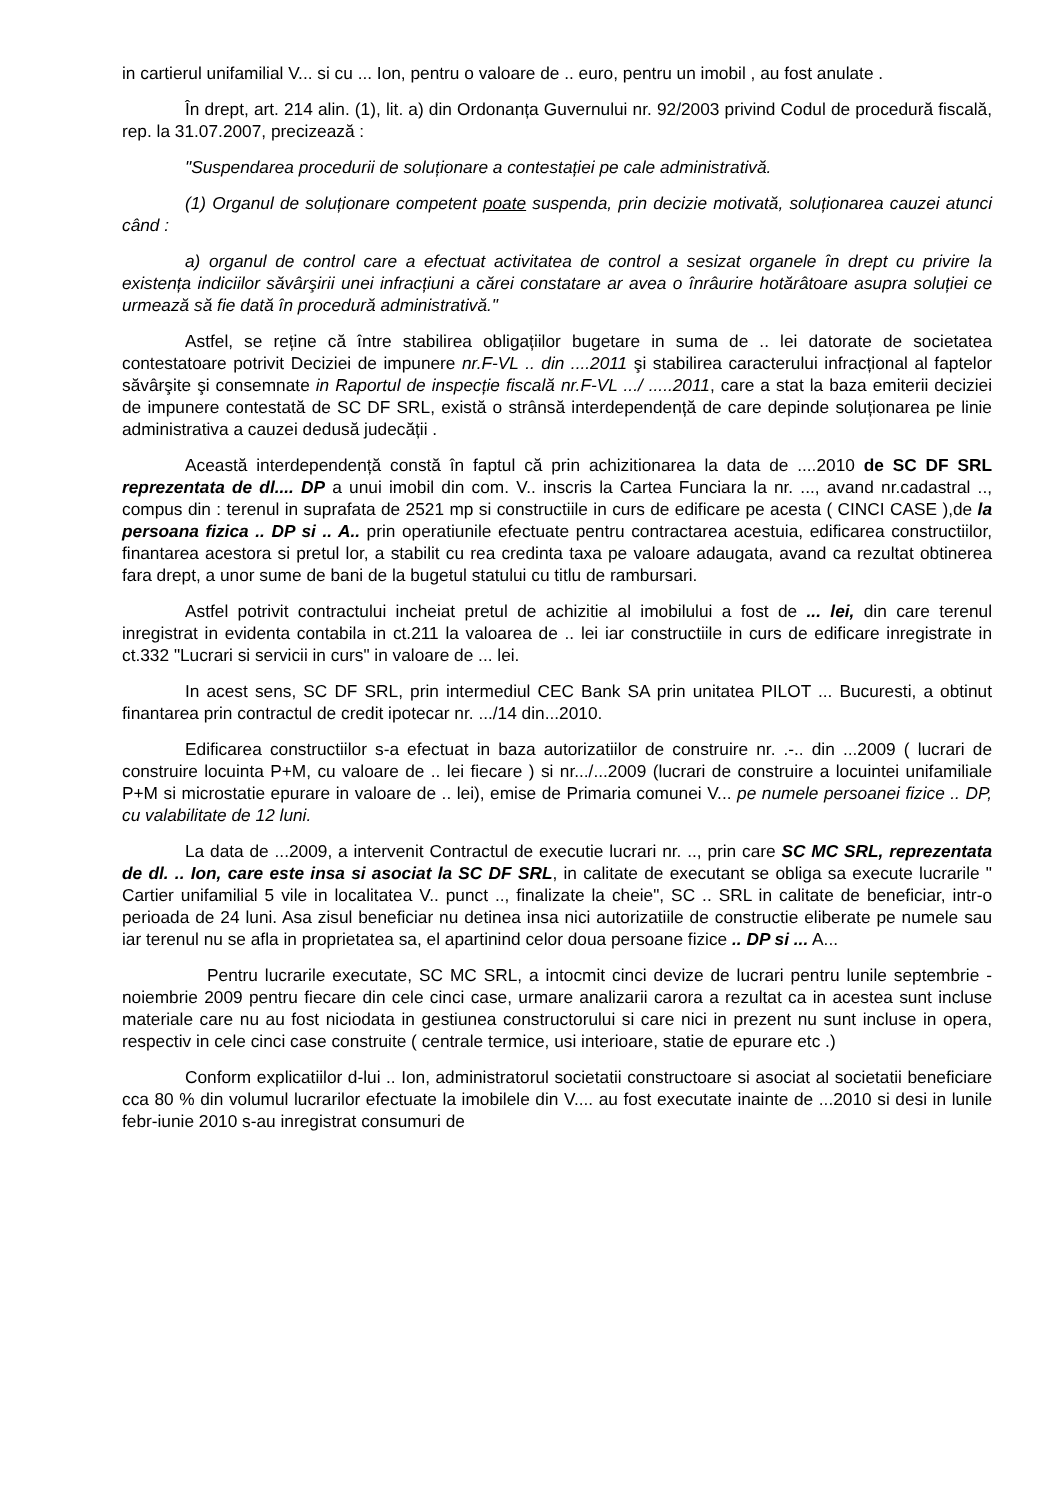in cartierul unifamilial V... si cu ... Ion, pentru o valoare de .. euro, pentru un imobil , au fost anulate .
În drept, art. 214 alin. (1), lit. a) din Ordonanța Guvernului nr. 92/2003 privind Codul de procedură fiscală, rep. la 31.07.2007, precizează :
"Suspendarea procedurii de soluționare a contestației pe cale administrativă.
(1) Organul de soluționare competent poate suspenda, prin decizie motivată, soluționarea cauzei atunci când :
a) organul de control care a efectuat activitatea de control a sesizat organele în drept cu privire la existența indiciilor săvârşirii unei infracțiuni a cărei constatare ar avea o înrâurire hotărâtoare asupra soluției ce urmează să fie dată în procedură administrativă."
Astfel, se reține că între stabilirea obligațiilor bugetare in suma de .. lei datorate de societatea contestatoare potrivit Deciziei de impunere nr.F-VL .. din ....2011 şi stabilirea caracterului infracțional al faptelor săvârşite şi consemnate in Raportul de inspecție fiscală nr.F-VL .../ .....2011, care a stat la baza emiterii deciziei de impunere contestată de SC DF SRL, există o strânsă interdependență de care depinde soluționarea pe linie administrativa a cauzei dedusă judecății .
Această interdependență constă în faptul că prin achizitionarea la data de ....2010 de SC DF SRL reprezentata de dl.... DP a unui imobil din com. V.. inscris la Cartea Funciara la nr. ..., avand nr.cadastral .., compus din : terenul in suprafata de 2521 mp si constructiile in curs de edificare pe acesta ( CINCI CASE ),de la persoana fizica .. DP si .. A.. prin operatiunile efectuate pentru contractarea acestuia, edificarea constructiilor, finantarea acestora si pretul lor, a stabilit cu rea credinta taxa pe valoare adaugata, avand ca rezultat obtinerea fara drept, a unor sume de bani de la bugetul statului cu titlu de rambursari.
Astfel potrivit contractului incheiat pretul de achizitie al imobilului a fost de ... lei, din care terenul inregistrat in evidenta contabila in ct.211 la valoarea de .. lei iar constructiile in curs de edificare inregistrate in ct.332 "Lucrari si servicii in curs" in valoare de ... lei.
In acest sens, SC DF SRL, prin intermediul CEC Bank SA prin unitatea PILOT ... Bucuresti, a obtinut finantarea prin contractul de credit ipotecar nr. .../14 din...2010.
Edificarea constructiilor s-a efectuat in baza autorizatiilor de construire nr. .-.. din ...2009 ( lucrari de construire locuinta P+M, cu valoare de .. lei fiecare ) si nr.../...2009 (lucrari de construire a locuintei unifamiliale P+M si microstatie epurare in valoare de .. lei), emise de Primaria comunei V... pe numele persoanei fizice .. DP, cu valabilitate de 12 luni.
La data de ...2009, a intervenit Contractul de executie lucrari nr. .., prin care SC MC SRL, reprezentata de dl. .. Ion, care este insa si asociat la SC DF SRL, in calitate de executant se obliga sa execute lucrarile " Cartier unifamilial 5 vile in localitatea V.. punct .., finalizate la cheie", SC .. SRL in calitate de beneficiar, intr-o perioada de 24 luni. Asa zisul beneficiar nu detinea insa nici autorizatiile de constructie eliberate pe numele sau iar terenul nu se afla in proprietatea sa, el apartinind celor doua persoane fizice .. DP si ... A...
Pentru lucrarile executate, SC MC SRL, a intocmit cinci devize de lucrari pentru lunile septembrie - noiembrie 2009 pentru fiecare din cele cinci case, urmare analizarii carora a rezultat ca in acestea sunt incluse materiale care nu au fost niciodata in gestiunea constructorului si care nici in prezent nu sunt incluse in opera, respectiv in cele cinci case construite ( centrale termice, usi interioare, statie de epurare etc .)
Conform explicatiilor d-lui .. Ion, administratorul societatii constructoare si asociat al societatii beneficiare cca 80 % din volumul lucrarilor efectuate la imobilele din V.... au fost executate inainte de ...2010 si desi in lunile febr-iunie 2010 s-au inregistrat consumuri de